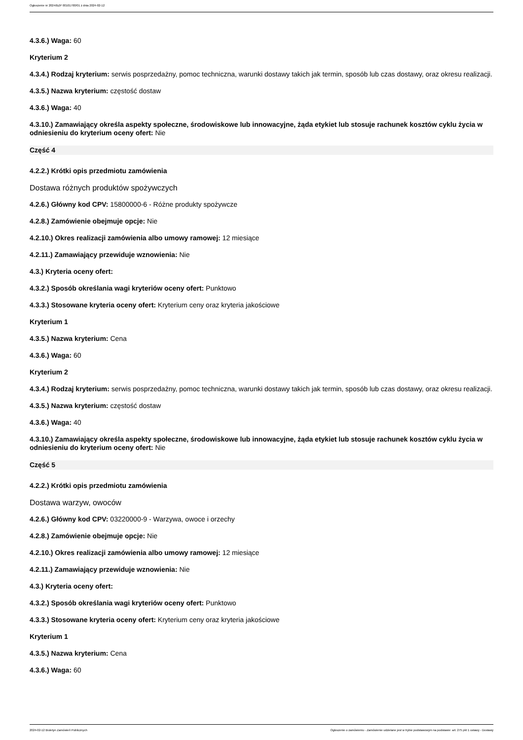Ogłoszenie nr 2024/BZP 00101700/01 z dnia 2024-02-12
4.3.6.) Waga: 60
Kryterium 2
4.3.4.) Rodzaj kryterium: serwis posprzedażny, pomoc techniczna, warunki dostawy takich jak termin, sposób lub czas dostawy, oraz okresu realizacji.
4.3.5.) Nazwa kryterium: częstość dostaw
4.3.6.) Waga: 40
4.3.10.) Zamawiający określa aspekty społeczne, środowiskowe lub innowacyjne, żąda etykiet lub stosuje rachunek kosztów cyklu życia w odniesieniu do kryterium oceny ofert: Nie
Część 4
4.2.2.) Krótki opis przedmiotu zamówienia
Dostawa różnych produktów spożywczych
4.2.6.) Główny kod CPV: 15800000-6 - Różne produkty spożywcze
4.2.8.) Zamówienie obejmuje opcje: Nie
4.2.10.) Okres realizacji zamówienia albo umowy ramowej: 12 miesiące
4.2.11.) Zamawiający przewiduje wznowienia: Nie
4.3.) Kryteria oceny ofert:
4.3.2.) Sposób określania wagi kryteriów oceny ofert: Punktowo
4.3.3.) Stosowane kryteria oceny ofert: Kryterium ceny oraz kryteria jakościowe
Kryterium 1
4.3.5.) Nazwa kryterium: Cena
4.3.6.) Waga: 60
Kryterium 2
4.3.4.) Rodzaj kryterium: serwis posprzedażny, pomoc techniczna, warunki dostawy takich jak termin, sposób lub czas dostawy, oraz okresu realizacji.
4.3.5.) Nazwa kryterium: częstość dostaw
4.3.6.) Waga: 40
4.3.10.) Zamawiający określa aspekty społeczne, środowiskowe lub innowacyjne, żąda etykiet lub stosuje rachunek kosztów cyklu życia w odniesieniu do kryterium oceny ofert: Nie
Część 5
4.2.2.) Krótki opis przedmiotu zamówienia
Dostawa warzyw, owoców
4.2.6.) Główny kod CPV: 03220000-9 - Warzywa, owoce i orzechy
4.2.8.) Zamówienie obejmuje opcje: Nie
4.2.10.) Okres realizacji zamówienia albo umowy ramowej: 12 miesiące
4.2.11.) Zamawiający przewiduje wznowienia: Nie
4.3.) Kryteria oceny ofert:
4.3.2.) Sposób określania wagi kryteriów oceny ofert: Punktowo
4.3.3.) Stosowane kryteria oceny ofert: Kryterium ceny oraz kryteria jakościowe
Kryterium 1
4.3.5.) Nazwa kryterium: Cena
4.3.6.) Waga: 60
2024-02-12 Biuletyn Zamówień Publicznych Ogłoszenie o zamówieniu - Zamówienie udzielane jest w trybie podstawowym na podstawie: art. 275 pkt 1 ustawy - Dostawy